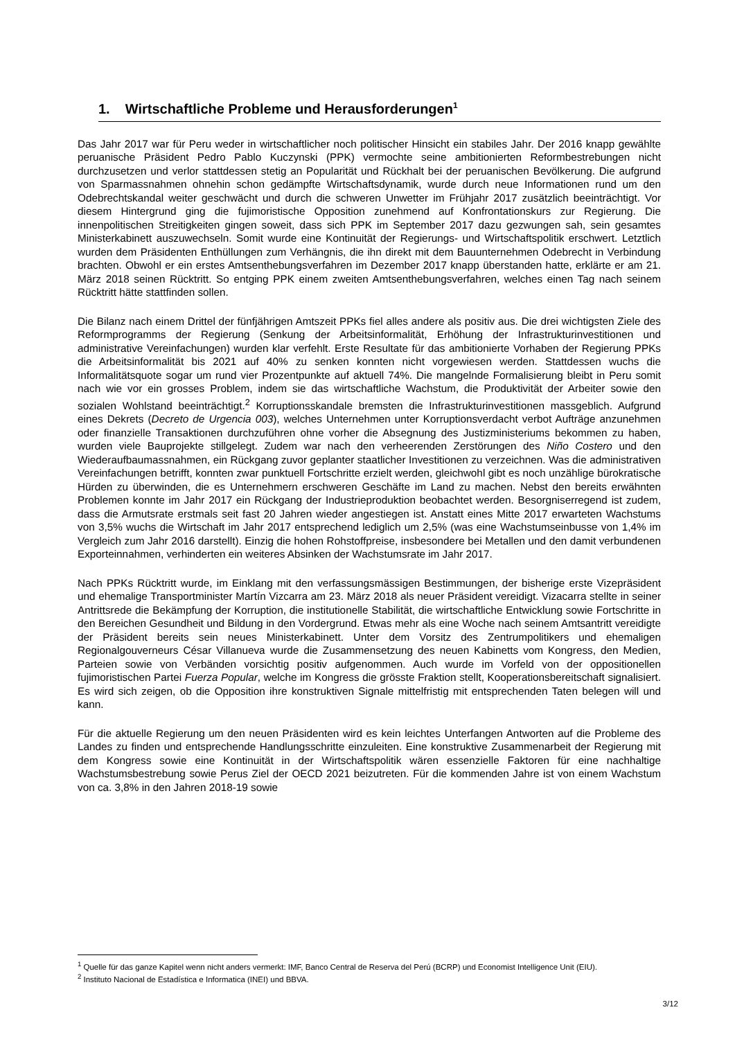1. Wirtschaftliche Probleme und Herausforderungen<sup>1</sup>
Das Jahr 2017 war für Peru weder in wirtschaftlicher noch politischer Hinsicht ein stabiles Jahr. Der 2016 knapp gewählte peruanische Präsident Pedro Pablo Kuczynski (PPK) vermochte seine ambitionierten Reformbestrebungen nicht durchzusetzen und verlor stattdessen stetig an Popularität und Rückhalt bei der peruanischen Bevölkerung. Die aufgrund von Sparmassnahmen ohnehin schon gedämpfte Wirtschaftsdynamik, wurde durch neue Informationen rund um den Odebrechtskandal weiter geschwächt und durch die schweren Unwetter im Frühjahr 2017 zusätzlich beeinträchtigt. Vor diesem Hintergrund ging die fujimoristische Opposition zunehmend auf Konfrontationskurs zur Regierung. Die innenpolitischen Streitigkeiten gingen soweit, dass sich PPK im September 2017 dazu gezwungen sah, sein gesamtes Ministerkabinett auszuwechseln. Somit wurde eine Kontinuität der Regierungs- und Wirtschaftspolitik erschwert. Letztlich wurden dem Präsidenten Enthüllungen zum Verhängnis, die ihn direkt mit dem Bauunternehmen Odebrecht in Verbindung brachten. Obwohl er ein erstes Amtsenthebungsverfahren im Dezember 2017 knapp überstanden hatte, erklärte er am 21. März 2018 seinen Rücktritt. So entging PPK einem zweiten Amtsenthebungsverfahren, welches einen Tag nach seinem Rücktritt hätte stattfinden sollen.
Die Bilanz nach einem Drittel der fünfjährigen Amtszeit PPKs fiel alles andere als positiv aus. Die drei wichtigsten Ziele des Reformprogramms der Regierung (Senkung der Arbeitsinformalität, Erhöhung der Infrastrukturinvestitionen und administrative Vereinfachungen) wurden klar verfehlt. Erste Resultate für das ambitionierte Vorhaben der Regierung PPKs die Arbeitsinformalität bis 2021 auf 40% zu senken konnten nicht vorgewiesen werden. Stattdessen wuchs die Informalitätsquote sogar um rund vier Prozentpunkte auf aktuell 74%. Die mangelnde Formalisierung bleibt in Peru somit nach wie vor ein grosses Problem, indem sie das wirtschaftliche Wachstum, die Produktivität der Arbeiter sowie den sozialen Wohlstand beeinträchtigt.<sup>2</sup> Korruptionsskandale bremsten die Infrastrukturinvestitionen massgeblich. Aufgrund eines Dekrets (Decreto de Urgencia 003), welches Unternehmen unter Korruptionsverdacht verbot Aufträge anzunehmen oder finanzielle Transaktionen durchzuführen ohne vorher die Absegnung des Justizministeriums bekommen zu haben, wurden viele Bauprojekte stillgelegt. Zudem war nach den verheerenden Zerstörungen des Niño Costero und den Wiederaufbaumassnahmen, ein Rückgang zuvor geplanter staatlicher Investitionen zu verzeichnen. Was die administrativen Vereinfachungen betrifft, konnten zwar punktuell Fortschritte erzielt werden, gleichwohl gibt es noch unzählige bürokratische Hürden zu überwinden, die es Unternehmern erschweren Geschäfte im Land zu machen. Nebst den bereits erwähnten Problemen konnte im Jahr 2017 ein Rückgang der Industrieproduktion beobachtet werden. Besorgniserregend ist zudem, dass die Armutsrate erstmals seit fast 20 Jahren wieder angestiegen ist. Anstatt eines Mitte 2017 erwarteten Wachstums von 3,5% wuchs die Wirtschaft im Jahr 2017 entsprechend lediglich um 2,5% (was eine Wachstumseinbusse von 1,4% im Vergleich zum Jahr 2016 darstellt). Einzig die hohen Rohstoffpreise, insbesondere bei Metallen und den damit verbundenen Exporteinnahmen, verhinderten ein weiteres Absinken der Wachstumsrate im Jahr 2017.
Nach PPKs Rücktritt wurde, im Einklang mit den verfassungsmässigen Bestimmungen, der bisherige erste Vizepräsident und ehemalige Transportminister Martín Vizcarra am 23. März 2018 als neuer Präsident vereidigt. Vizacarra stellte in seiner Antrittsrede die Bekämpfung der Korruption, die institutionelle Stabilität, die wirtschaftliche Entwicklung sowie Fortschritte in den Bereichen Gesundheit und Bildung in den Vordergrund. Etwas mehr als eine Woche nach seinem Amtsantritt vereidigte der Präsident bereits sein neues Ministerkabinett. Unter dem Vorsitz des Zentrumpolitikers und ehemaligen Regionalgouverneurs César Villanueva wurde die Zusammensetzung des neuen Kabinetts vom Kongress, den Medien, Parteien sowie von Verbänden vorsichtig positiv aufgenommen. Auch wurde im Vorfeld von der oppositionellen fujimoristischen Partei Fuerza Popular, welche im Kongress die grösste Fraktion stellt, Kooperationsbereitschaft signalisiert. Es wird sich zeigen, ob die Opposition ihre konstruktiven Signale mittelfristig mit entsprechenden Taten belegen will und kann.
Für die aktuelle Regierung um den neuen Präsidenten wird es kein leichtes Unterfangen Antworten auf die Probleme des Landes zu finden und entsprechende Handlungsschritte einzuleiten. Eine konstruktive Zusammenarbeit der Regierung mit dem Kongress sowie eine Kontinuität in der Wirtschaftspolitik wären essenzielle Faktoren für eine nachhaltige Wachstumsbestrebung sowie Perus Ziel der OECD 2021 beizutreten. Für die kommenden Jahre ist von einem Wachstum von ca. 3,8% in den Jahren 2018-19 sowie
<sup>1</sup> Quelle für das ganze Kapitel wenn nicht anders vermerkt: IMF, Banco Central de Reserva del Perú (BCRP) und Economist Intelligence Unit (EIU).
<sup>2</sup> Instituto Nacional de Estadística e Informatica (INEI) und BBVA.
3/12